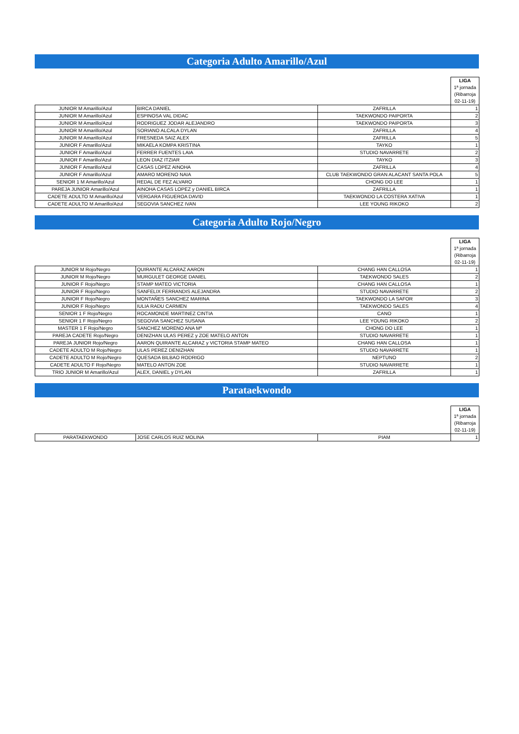Categoria Adulto Amarillo/Azul
| | | | LIGA |
| | | | 1ª jornada |
| | | | (Ribarroja |
| | | | 02-11-19) |
| JUNIOR M Amarillo/Azul | BIRCA DANIEL | ZAFRILLA | 1 |
| JUNIOR M Amarillo/Azul | ESPINOSA VAL DIDAC | TAEKWONDO PAIPORTA | 2 |
| JUNIOR M Amarillo/Azul | RODRIGUEZ JODAR ALEJANDRO | TAEKWONDO PAIPORTA | 3 |
| JUNIOR M Amarillo/Azul | SORIANO ALCALA DYLAN | ZAFRILLA | 4 |
| JUNIOR M Amarillo/Azul | FRESNEDA SAIZ ALEX | ZAFRILLA | 5 |
| JUNIOR F Amarillo/Azul | MIKAELA KOMPA KRISTINA | TAYKO | 1 |
| JUNIOR F Amarillo/Azul | FERRER FUENTES LAIA | STUDIO NAVARRETE | 2 |
| JUNIOR F Amarillo/Azul | LEON DIAZ ITZIAR | TAYKO | 3 |
| JUNIOR F Amarillo/Azul | CASAS LOPEZ AINOHA | ZAFRILLA | 4 |
| JUNIOR F Amarillo/Azul | AMARO MORENO NAIA | CLUB TAEKWONDO GRAN ALACANT SANTA POLA | 5 |
| SENIOR 1 M Amarillo/Azul | REDAL DE FEZ ALVARO | CHONG DO LEE | 1 |
| PAREJA JUNIOR Amarillo/Azul | AINOHA CASAS LOPEZ y DANIEL BIRCA | ZAFRILLA | 1 |
| CADETE ADULTO M Amarillo/Azul | VERGARA FIGUEROA DAVID | TAEKWONDO LA COSTERA XATIVA | 1 |
| CADETE ADULTO M Amarillo/Azul | SEGOVIA SANCHEZ IVAN | LEE YOUNG RIKOKO | 2 |
Categoria Adulto Rojo/Negro
| | | | LIGA |
| | | | 1ª jornada |
| | | | (Ribarroja |
| | | | 02-11-19) |
| JUNIOR M Rojo/Negro | QUIRANTE ALCARAZ AARON | CHANG HAN CALLOSA | 1 |
| JUNIOR M Rojo/Negro | MURGULET GEORGE DANIEL | TAEKWONDO SALES | 2 |
| JUNIOR F Rojo/Negro | STAMP MATEO VICTORIA | CHANG HAN CALLOSA | 1 |
| JUNIOR F Rojo/Negro | SANFELIX FERRANDIS ALEJANDRA | STUDIO NAVARRETE | 2 |
| JUNIOR F Rojo/Negro | MONTAÑES SANCHEZ MARINA | TAEKWONDO LA SAFOR | 3 |
| JUNIOR F Rojo/Negro | IULIA RADU CARMEN | TAEKWONDO SALES | 4 |
| SENIOR 1 F Rojo/Negro | ROCAMONDE MARTINEZ CINTIA | CANO | 1 |
| SENIOR 1 F Rojo/Negro | SEGOVIA SANCHEZ SUSANA | LEE YOUNG RIKOKO | 2 |
| MASTER 1 F Rojo/Negro | SANCHEZ MORENO ANA Mª | CHONG DO LEE | 1 |
| PAREJA CADETE Rojo/Negro | DENIZHAN ULAS PEREZ y ZOE MATELO ANTON | STUDIO NAVARRETE | 1 |
| PAREJA JUNIOR Rojo/Negro | AARON QUIRANTE ALCARAZ y VICTORIA STAMP MATEO | CHANG HAN CALLOSA | 1 |
| CADETE ADULTO M Rojo/Negro | ULAS PEREZ DENIZHAN | STUDIO NAVARRETE | 1 |
| CADETE ADULTO M Rojo/Negro | QUESADA BILBAO RODRIGO | NEPTUNO | 2 |
| CADETE ADULTO F Rojo/Negro | MATELO ANTON ZOE | STUDIO NAVARRETE | 1 |
| TRIO JUNIOR M Amarillo/Azul | ALEX, DANIEL y DYLAN | ZAFRILLA | 1 |
Parataekwondo
| | | | LIGA |
| | | | 1ª jornada |
| | | | (Ribarroja |
| | | | 02-11-19) |
| PARATAEKWONDO | JOSE CARLOS RUIZ MOLINA | PIAM | 1 |